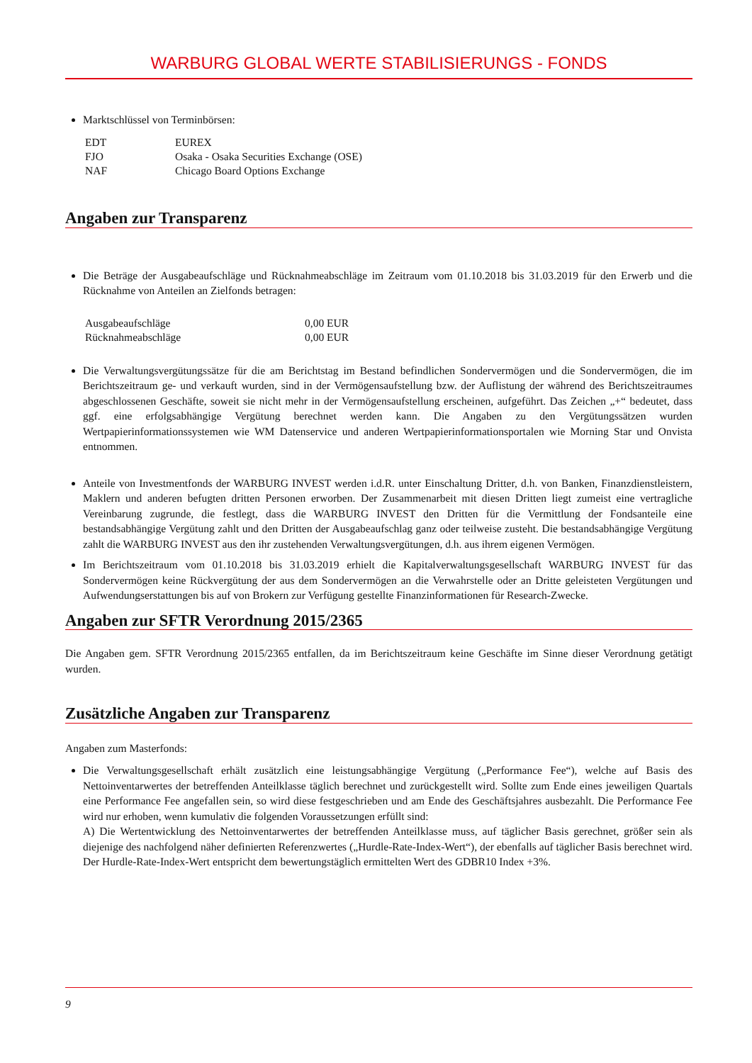WARBURG GLOBAL WERTE STABILISIERUNGS - FONDS
Marktschlüssel von Terminbörsen:
| EDT | EUREX |
| FJO | Osaka - Osaka Securities Exchange (OSE) |
| NAF | Chicago Board Options Exchange |
Angaben zur Transparenz
Die Beträge der Ausgabeaufschläge und Rücknahmeabschläge im Zeitraum vom 01.10.2018 bis 31.03.2019 für den Erwerb und die Rücknahme von Anteilen an Zielfonds betragen:
| Ausgabeaufschläge | 0,00 EUR |
| Rücknahmeabschläge | 0,00 EUR |
Die Verwaltungsvergütungssätze für die am Berichtstag im Bestand befindlichen Sondervermögen und die Sondervermögen, die im Berichtszeitraum ge- und verkauft wurden, sind in der Vermögensaufstellung bzw. der Auflistung der während des Berichtszeitraumes abgeschlossenen Geschäfte, soweit sie nicht mehr in der Vermögensaufstellung erscheinen, aufgeführt. Das Zeichen „+“ bedeutet, dass ggf. eine erfolgsabhängige Vergütung berechnet werden kann. Die Angaben zu den Vergütungssätzen wurden Wertpapierinformationssystemen wie WM Datenservice und anderen Wertpapierinformationsportalen wie Morning Star und Onvista entnommen.
Anteile von Investmentfonds der WARBURG INVEST werden i.d.R. unter Einschaltung Dritter, d.h. von Banken, Finanzdienstleistern, Maklern und anderen befugten dritten Personen erworben. Der Zusammenarbeit mit diesen Dritten liegt zumeist eine vertragliche Vereinbarung zugrunde, die festlegt, dass die WARBURG INVEST den Dritten für die Vermittlung der Fondsanteile eine bestandsabhängige Vergütung zahlt und den Dritten der Ausgabeaufschlag ganz oder teilweise zusteht. Die bestandsabhängige Vergütung zahlt die WARBURG INVEST aus den ihr zustehenden Verwaltungsvergütungen, d.h. aus ihrem eigenen Vermögen.
Im Berichtszeitraum vom 01.10.2018 bis 31.03.2019 erhielt die Kapitalverwaltungsgesellschaft WARBURG INVEST für das Sondervermögen keine Rückvergütung der aus dem Sondervermögen an die Verwahrstelle oder an Dritte geleisteten Vergütungen und Aufwendungserstattungen bis auf von Brokern zur Verfügung gestellte Finanzinformationen für Research-Zwecke.
Angaben zur SFTR Verordnung 2015/2365
Die Angaben gem. SFTR Verordnung 2015/2365 entfallen, da im Berichtszeitraum keine Geschäfte im Sinne dieser Verordnung getätigt wurden.
Zusätzliche Angaben zur Transparenz
Angaben zum Masterfonds:
Die Verwaltungsgesellschaft erhält zusätzlich eine leistungsabhängige Vergütung („Performance Fee“), welche auf Basis des Nettoinventarwertes der betreffenden Anteilklasse täglich berechnet und zurückgestellt wird. Sollte zum Ende eines jeweiligen Quartals eine Performance Fee angefallen sein, so wird diese festgeschrieben und am Ende des Geschäftsjahres ausbezahlt. Die Performance Fee wird nur erhoben, wenn kumulativ die folgenden Voraussetzungen erfüllt sind:
A) Die Wertentwicklung des Nettoinventarwertes der betreffenden Anteilklasse muss, auf täglicher Basis gerechnet, größer sein als diejenige des nachfolgend näher definierten Referenzwertes („Hurdle-Rate-Index-Wert“), der ebenfalls auf täglicher Basis berechnet wird. Der Hurdle-Rate-Index-Wert entspricht dem bewertungstäglich ermittelten Wert des GDBR10 Index +3%.
9